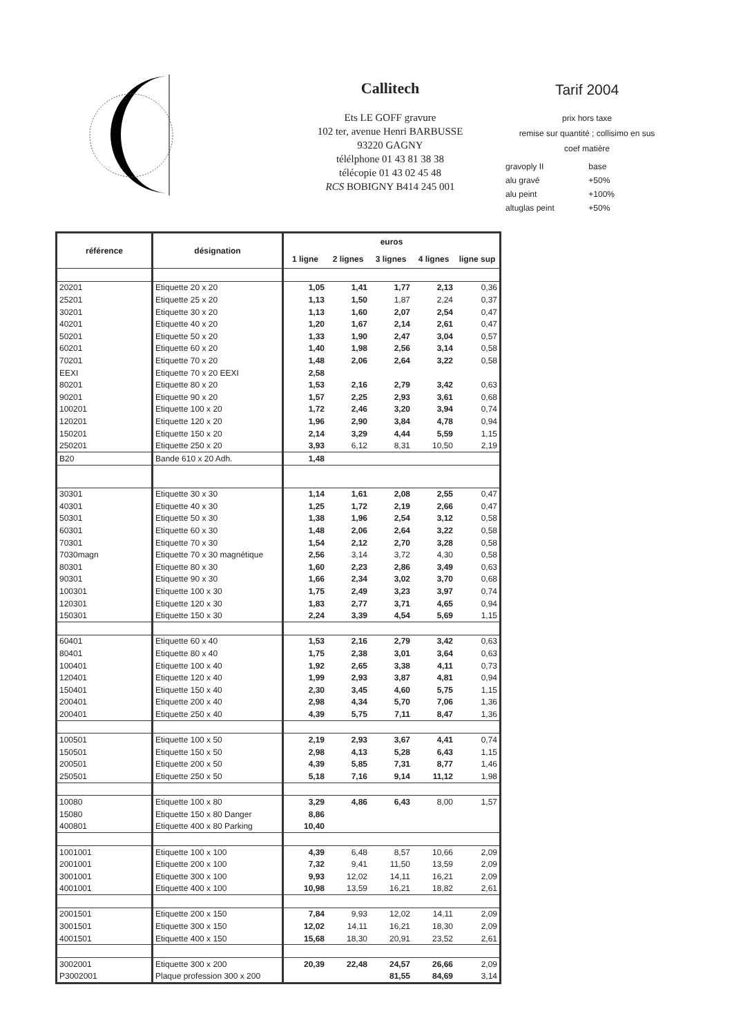Callitech
Ets LE GOFF gravure
102 ter, avenue Henri BARBUSSE
93220 GAGNY
télélphone 01 43 81 38 38
télécopie 01 43 02 45 48
RCS BOBIGNY B414 245 001
Tarif 2004
prix hors taxe
remise sur quantité ; collisimo en sus
coef matière
| gravoply II | base |
| alu gravé | +50% |
| alu peint | +100% |
| altuglas peint | +50% |
| référence | désignation | euros | | | | |
| --- | --- | --- | --- | --- | --- | --- |
| | | 1 ligne | 2 lignes | 3 lignes | 4 lignes | ligne sup |
| 20201 | Etiquette 20 x 20 | 1,05 | 1,41 | 1,77 | 2,13 | 0,36 |
| 25201 | Etiquette 25 x 20 | 1,13 | 1,50 | 1,87 | 2,24 | 0,37 |
| 30201 | Etiquette 30 x 20 | 1,13 | 1,60 | 2,07 | 2,54 | 0,47 |
| 40201 | Etiquette 40 x 20 | 1,20 | 1,67 | 2,14 | 2,61 | 0,47 |
| 50201 | Etiquette 50 x 20 | 1,33 | 1,90 | 2,47 | 3,04 | 0,57 |
| 60201 | Etiquette 60 x 20 | 1,40 | 1,98 | 2,56 | 3,14 | 0,58 |
| 70201 | Etiquette 70 x 20 | 1,48 | 2,06 | 2,64 | 3,22 | 0,58 |
| EEXI | Etiquette 70 x 20 EEXI | 2,58 | | | | |
| 80201 | Etiquette 80 x 20 | 1,53 | 2,16 | 2,79 | 3,42 | 0,63 |
| 90201 | Etiquette 90 x 20 | 1,57 | 2,25 | 2,93 | 3,61 | 0,68 |
| 100201 | Etiquette 100 x 20 | 1,72 | 2,46 | 3,20 | 3,94 | 0,74 |
| 120201 | Etiquette 120 x 20 | 1,96 | 2,90 | 3,84 | 4,78 | 0,94 |
| 150201 | Etiquette 150 x 20 | 2,14 | 3,29 | 4,44 | 5,59 | 1,15 |
| 250201 | Etiquette 250 x 20 | 3,93 | 6,12 | 8,31 | 10,50 | 2,19 |
| B20 | Bande 610 x 20 Adh. | 1,48 | | | | |
| 30301 | Etiquette 30 x 30 | 1,14 | 1,61 | 2,08 | 2,55 | 0,47 |
| 40301 | Etiquette 40 x 30 | 1,25 | 1,72 | 2,19 | 2,66 | 0,47 |
| 50301 | Etiquette 50 x 30 | 1,38 | 1,96 | 2,54 | 3,12 | 0,58 |
| 60301 | Etiquette 60 x 30 | 1,48 | 2,06 | 2,64 | 3,22 | 0,58 |
| 70301 | Etiquette 70 x 30 | 1,54 | 2,12 | 2,70 | 3,28 | 0,58 |
| 7030magn | Etiquette 70 x 30 magnétique | 2,56 | 3,14 | 3,72 | 4,30 | 0,58 |
| 80301 | Etiquette 80 x 30 | 1,60 | 2,23 | 2,86 | 3,49 | 0,63 |
| 90301 | Etiquette 90 x 30 | 1,66 | 2,34 | 3,02 | 3,70 | 0,68 |
| 100301 | Etiquette 100 x 30 | 1,75 | 2,49 | 3,23 | 3,97 | 0,74 |
| 120301 | Etiquette 120 x 30 | 1,83 | 2,77 | 3,71 | 4,65 | 0,94 |
| 150301 | Etiquette 150 x 30 | 2,24 | 3,39 | 4,54 | 5,69 | 1,15 |
| 60401 | Etiquette 60 x 40 | 1,53 | 2,16 | 2,79 | 3,42 | 0,63 |
| 80401 | Etiquette 80 x 40 | 1,75 | 2,38 | 3,01 | 3,64 | 0,63 |
| 100401 | Etiquette 100 x 40 | 1,92 | 2,65 | 3,38 | 4,11 | 0,73 |
| 120401 | Etiquette 120 x 40 | 1,99 | 2,93 | 3,87 | 4,81 | 0,94 |
| 150401 | Etiquette 150 x 40 | 2,30 | 3,45 | 4,60 | 5,75 | 1,15 |
| 200401 | Etiquette 200 x 40 | 2,98 | 4,34 | 5,70 | 7,06 | 1,36 |
| 200401 | Etiquette 250 x 40 | 4,39 | 5,75 | 7,11 | 8,47 | 1,36 |
| 100501 | Etiquette 100 x 50 | 2,19 | 2,93 | 3,67 | 4,41 | 0,74 |
| 150501 | Etiquette 150 x 50 | 2,98 | 4,13 | 5,28 | 6,43 | 1,15 |
| 200501 | Etiquette 200 x 50 | 4,39 | 5,85 | 7,31 | 8,77 | 1,46 |
| 250501 | Etiquette 250 x 50 | 5,18 | 7,16 | 9,14 | 11,12 | 1,98 |
| 10080 | Etiquette 100 x 80 | 3,29 | 4,86 | 6,43 | 8,00 | 1,57 |
| 15080 | Etiquette 150 x 80 Danger | 8,86 | | | | |
| 400801 | Etiquette 400 x 80 Parking | 10,40 | | | | |
| 1001001 | Etiquette 100 x 100 | 4,39 | 6,48 | 8,57 | 10,66 | 2,09 |
| 2001001 | Etiquette 200 x 100 | 7,32 | 9,41 | 11,50 | 13,59 | 2,09 |
| 3001001 | Etiquette 300 x 100 | 9,93 | 12,02 | 14,11 | 16,21 | 2,09 |
| 4001001 | Etiquette 400 x 100 | 10,98 | 13,59 | 16,21 | 18,82 | 2,61 |
| 2001501 | Etiquette 200 x 150 | 7,84 | 9,93 | 12,02 | 14,11 | 2,09 |
| 3001501 | Etiquette 300 x 150 | 12,02 | 14,11 | 16,21 | 18,30 | 2,09 |
| 4001501 | Etiquette 400 x 150 | 15,68 | 18,30 | 20,91 | 23,52 | 2,61 |
| 3002001 | Etiquette 300 x 200 | 20,39 | 22,48 | 24,57 | 26,66 | 2,09 |
| P3002001 | Plaque profession 300 x 200 | | | 81,55 | 84,69 | 3,14 |